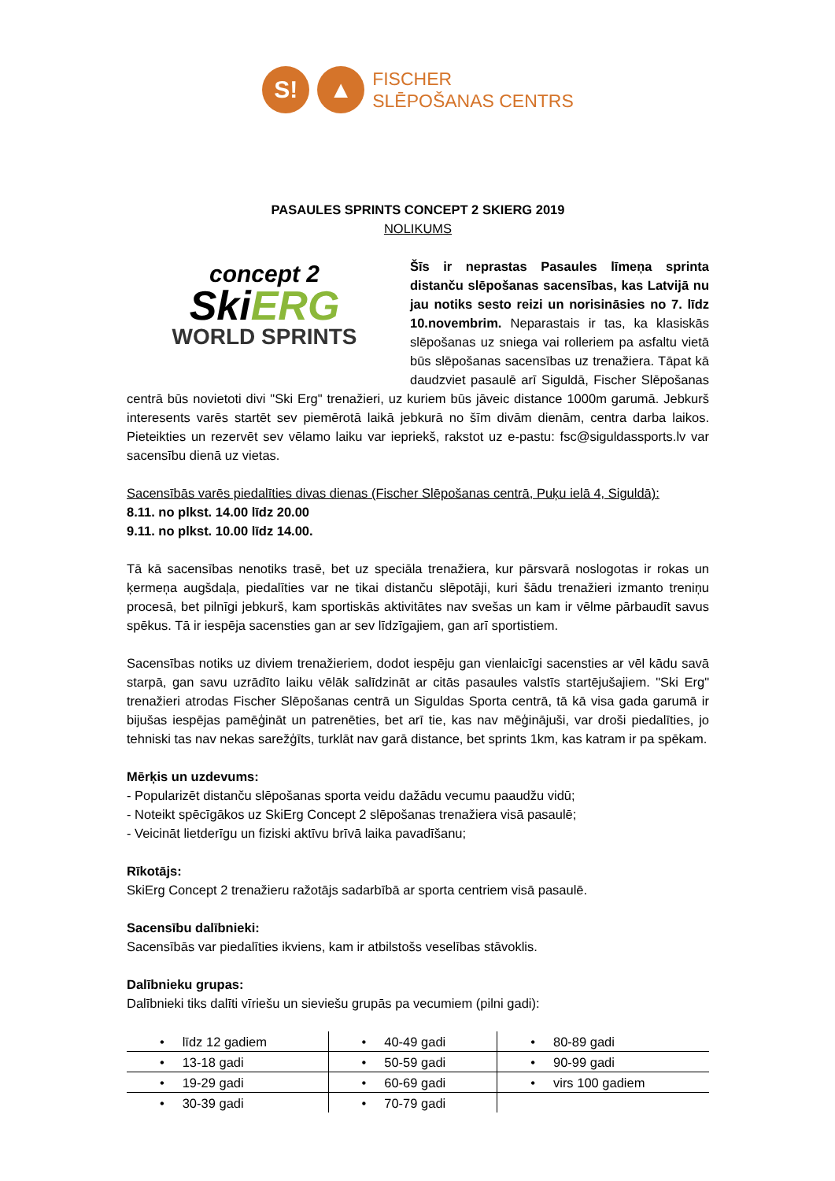S! ▲
FISCHER
SLĒPOŠANAS CENTRS
PASAULES SPRINTS CONCEPT 2 SKIERG 2019
NOLIKUMS
concept 2
SkiERG
WORLD SPRINTS
Šīs ir neprastas Pasaules līmeņa sprinta distanču slēpošanas sacensības, kas Latvijā nu jau notiks sesto reizi un norisināsies no 7. līdz 10.novembrim. Neparastais ir tas, ka klasiskās slēpošanas uz sniega vai rolleriem pa asfaltu vietā būs slēpošanas sacensības uz trenažiera. Tāpat kā daudzviet pasaulē arī Siguldā, Fischer Slēpošanas centrā būs novietoti divi "Ski Erg" trenažieri, uz kuriem būs jāveic distance 1000m garumā. Jebkurš interesents varēs startēt sev piemērotā laikā jebkurā no šīm divām dienām, centra darba laikos. Pieteikties un rezervēt sev vēlamo laiku var iepriekš, rakstot uz e-pastu: fsc@siguldassports.lv var sacensību dienā uz vietas.
Sacensībās varēs piedalīties divas dienas (Fischer Slēpošanas centrā, Puķu ielā 4, Siguldā):
8.11. no plkst. 14.00 līdz 20.00
9.11. no plkst. 10.00 līdz 14.00.
Tā kā sacensības nenotiks trasē, bet uz speciāla trenažiera, kur pārsvarā noslogotas ir rokas un ķermeņa augšdaļa, piedalīties var ne tikai distanču slēpotāji, kuri šādu trenažieri izmanto treniņu procesā, bet pilnīgi jebkurš, kam sportiskās aktivitātes nav svešas un kam ir vēlme pārbaudīt savus spēkus. Tā ir iespēja sacensties gan ar sev līdzīgajiem, gan arī sportistiem.
Sacensības notiks uz diviem trenažieriem, dodot iespēju gan vienlaicīgi sacensties ar vēl kādu savā starpā, gan savu uzrādīto laiku vēlāk salīdzināt ar citās pasaules valstīs startējušajiem. "Ski Erg" trenažieri atrodas Fischer Slēpošanas centrā un Siguldas Sporta centrā, tā kā visa gada garumā ir bijušas iespējas pamēģināt un patrenēties, bet arī tie, kas nav mēģinājuši, var droši piedalīties, jo tehniski tas nav nekas sarežģīts, turklāt nav garā distance, bet sprints 1km, kas katram ir pa spēkam.
Mērķis un uzdevums:
- Popularizēt distanču slēpošanas sporta veidu dažādu vecumu paaudžu vidū;
- Noteikt spēcīgākos uz SkiErg Concept 2 slēpošanas trenažiera visā pasaulē;
- Veicināt lietderīgu un fiziski aktīvu brīvā laika pavadīšanu;
Rīkotājs:
SkiErg Concept 2 trenažieru ražotājs sadarbībā ar sporta centriem visā pasaulē.
Sacensību dalībnieki:
Sacensībās var piedalīties ikviens, kam ir atbilstošs veselības stāvoklis.
Dalībnieku grupas:
Dalībnieki tiks dalīti vīriešu un sieviešu grupās pa vecumiem (pilni gadi):
| • līdz 12 gadiem | • 40-49 gadi | • 80-89 gadi |
| • 13-18 gadi | • 50-59 gadi | • 90-99 gadi |
| • 19-29 gadi | • 60-69 gadi | • virs 100 gadiem |
| • 30-39 gadi | • 70-79 gadi | |